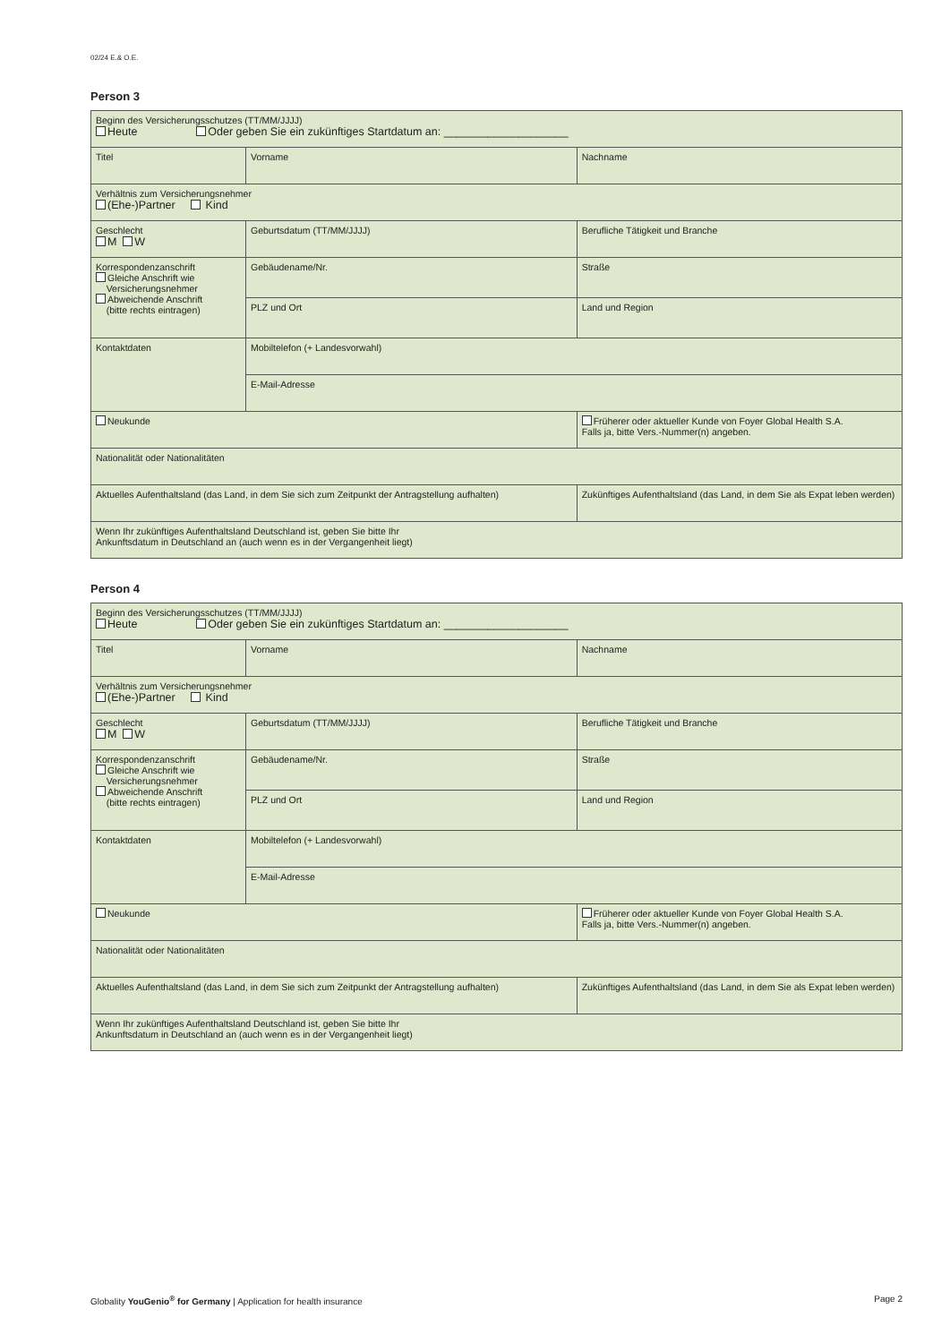02/24 E.& O.E.
Person 3
| Beginn des Versicherungsschutzes (TT/MM/JJJJ) Heute Oder geben Sie ein zukünftiges Startdatum an: ____________________ | | | |
| Titel | Vorname | | Nachname |
| Verhältnis zum Versicherungsnehmer (Ehe-)Partner Kind | | | |
| Geschlecht M W | Geburtsdatum (TT/MM/JJJJ) | | Berufliche Tätigkeit und Branche |
| Korrespondenzanschrift Gleiche Anschrift wie Versicherungsnehmer Abweichende Anschrift (bitte rechts eintragen) | Gebäudename/Nr. | | Straße |
| | PLZ und Ort | | Land und Region |
| Kontaktdaten | Mobiltelefon (+ Landesvorwahl) | | |
| | E-Mail-Adresse | | |
| Neukunde | | Früherer oder aktueller Kunde von Foyer Global Health S.A. Falls ja, bitte Vers.-Nummer(n) angeben. | |
| Nationalität oder Nationalitäten | | | |
| Aktuelles Aufenthaltsland (das Land, in dem Sie sich zum Zeitpunkt der Antragstellung aufhalten) | | Zukünftiges Aufenthaltsland (das Land, in dem Sie als Expat leben werden) | |
| Wenn Ihr zukünftiges Aufenthaltsland Deutschland ist, geben Sie bitte Ihr Ankunftsdatum in Deutschland an (auch wenn es in der Vergangenheit liegt) | | | |
Person 4
| Beginn des Versicherungsschutzes (TT/MM/JJJJ) Heute Oder geben Sie ein zukünftiges Startdatum an: ____________________ | | | |
| Titel | Vorname | | Nachname |
| Verhältnis zum Versicherungsnehmer (Ehe-)Partner Kind | | | |
| Geschlecht M W | Geburtsdatum (TT/MM/JJJJ) | | Berufliche Tätigkeit und Branche |
| Korrespondenzanschrift Gleiche Anschrift wie Versicherungsnehmer Abweichende Anschrift (bitte rechts eintragen) | Gebäudename/Nr. | | Straße |
| | PLZ und Ort | | Land und Region |
| Kontaktdaten | Mobiltelefon (+ Landesvorwahl) | | |
| | E-Mail-Adresse | | |
| Neukunde | | Früherer oder aktueller Kunde von Foyer Global Health S.A. Falls ja, bitte Vers.-Nummer(n) angeben. | |
| Nationalität oder Nationalitäten | | | |
| Aktuelles Aufenthaltsland (das Land, in dem Sie sich zum Zeitpunkt der Antragstellung aufhalten) | | Zukünftiges Aufenthaltsland (das Land, in dem Sie als Expat leben werden) | |
| Wenn Ihr zukünftiges Aufenthaltsland Deutschland ist, geben Sie bitte Ihr Ankunftsdatum in Deutschland an (auch wenn es in der Vergangenheit liegt) | | | |
Globality YouGenio<sup>®</sup> for Germany | Application for health insurance Page 2